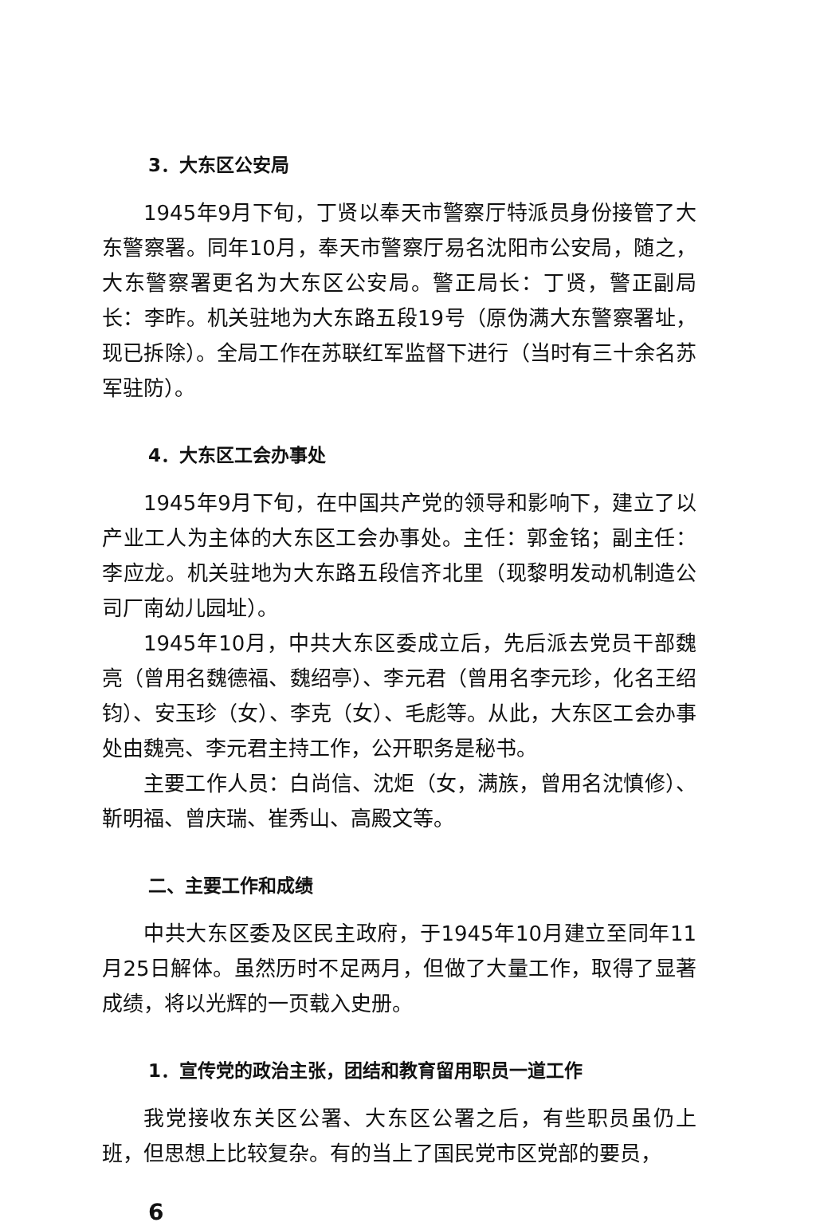3．大东区公安局
1945年9月下旬，丁贤以奉天市警察厅特派员身份接管了大东警察署。同年10月，奉天市警察厅易名沈阳市公安局，随之，大东警察署更名为大东区公安局。警正局长：丁贤，警正副局长：李昨。机关驻地为大东路五段19号（原伪满大东警察署址，现已拆除）。全局工作在苏联红军监督下进行（当时有三十余名苏军驻防）。
4．大东区工会办事处
1945年9月下旬，在中国共产党的领导和影响下，建立了以产业工人为主体的大东区工会办事处。主任：郭金铭；副主任：李应龙。机关驻地为大东路五段信齐北里（现黎明发动机制造公司厂南幼儿园址）。
1945年10月，中共大东区委成立后，先后派去党员干部魏亮（曾用名魏德福、魏绍亭）、李元君（曾用名李元珍，化名王绍钧）、安玉珍（女）、李克（女）、毛彪等。从此，大东区工会办事处由魏亮、李元君主持工作，公开职务是秘书。
主要工作人员：白尚信、沈炬（女，满族，曾用名沈慎修）、靳明福、曾庆瑞、崔秀山、高殿文等。
二、主要工作和成绩
中共大东区委及区民主政府，于1945年10月建立至同年11月25日解体。虽然历时不足两月，但做了大量工作，取得了显著成绩，将以光辉的一页载入史册。
1．宣传党的政治主张，团结和教育留用职员一道工作
我党接收东关区公署、大东区公署之后，有些职员虽仍上班，但思想上比较复杂。有的当上了国民党市区党部的要员，
6